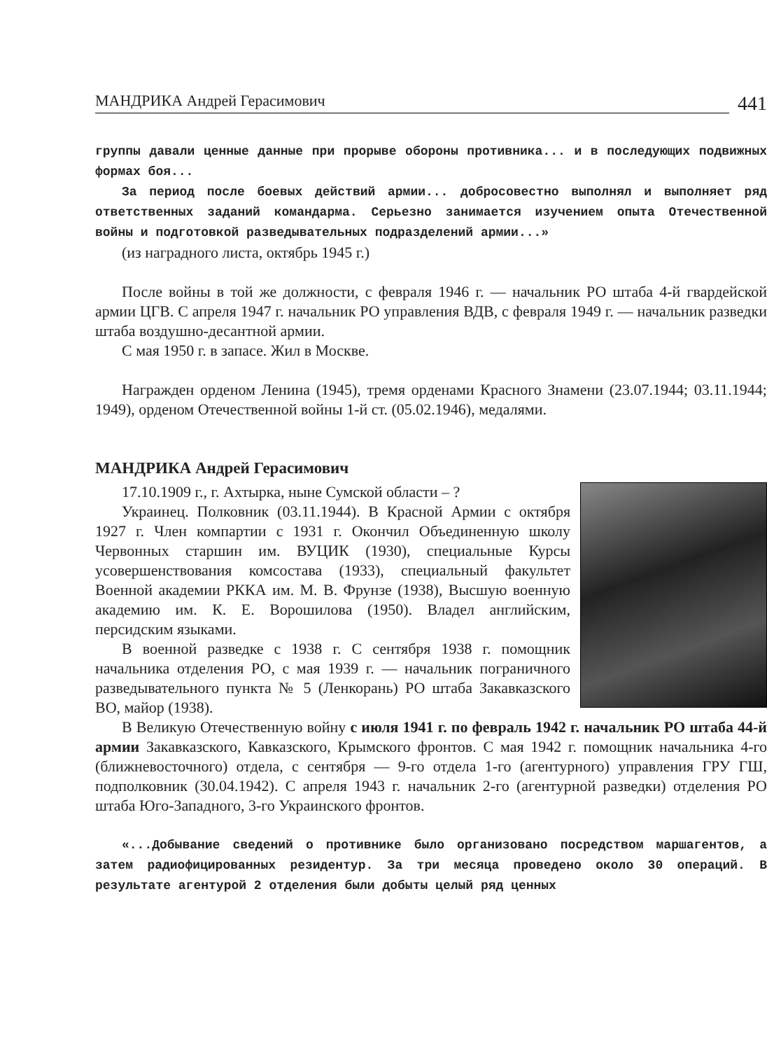МАНДРИКА Андрей Герасимович 441
группы давали ценные данные при прорыве обороны противника... и в последующих подвижных формах боя...
За период после боевых действий армии... добросовестно выполнял и выполняет ряд ответственных заданий командарма. Серьезно занимается изучением опыта Отечественной войны и подготовкой разведывательных подразделений армии...»
(из наградного листа, октябрь 1945 г.)
После войны в той же должности, с февраля 1946 г. — начальник РО штаба 4-й гвардейской армии ЦГВ. С апреля 1947 г. начальник РО управления ВДВ, с февраля 1949 г. — начальник разведки штаба воздушно-десантной армии.
С мая 1950 г. в запасе. Жил в Москве.
Награжден орденом Ленина (1945), тремя орденами Красного Знамени (23.07.1944; 03.11.1944; 1949), орденом Отечественной войны 1-й ст. (05.02.1946), медалями.
МАНДРИКА Андрей Герасимович
17.10.1909 г., г. Ахтырка, ныне Сумской области – ?
Украинец. Полковник (03.11.1944). В Красной Армии с октября 1927 г. Член компартии с 1931 г. Окончил Объединенную школу Червонных старшин им. ВУЦИК (1930), специальные Курсы усовершенствования комсостава (1933), специальный факультет Военной академии РККА им. М. В. Фрунзе (1938), Высшую военную академию им. К. Е. Ворошилова (1950). Владел английским, персидским языками.
В военной разведке с 1938 г. С сентября 1938 г. помощник начальника отделения РО, с мая 1939 г. — начальник пограничного разведывательного пункта № 5 (Ленкорань) РО штаба Закавказского ВО, майор (1938).
В Великую Отечественную войну с июля 1941 г. по февраль 1942 г. начальник РО штаба 44-й армии Закавказского, Кавказского, Крымского фронтов. С мая 1942 г. помощник начальника 4-го (ближневосточного) отдела, с сентября — 9-го отдела 1-го (агентурного) управления ГРУ ГШ, подполковник (30.04.1942). С апреля 1943 г. начальник 2-го (агентурной разведки) отделения РО штаба Юго-Западного, 3-го Украинского фронтов.
«...Добывание сведений о противнике было организовано посредством маршагентов, а затем радиофицированных резидентур. За три месяца проведено около 30 операций. В результате агентурой 2 отделения были добыты целый ряд ценных